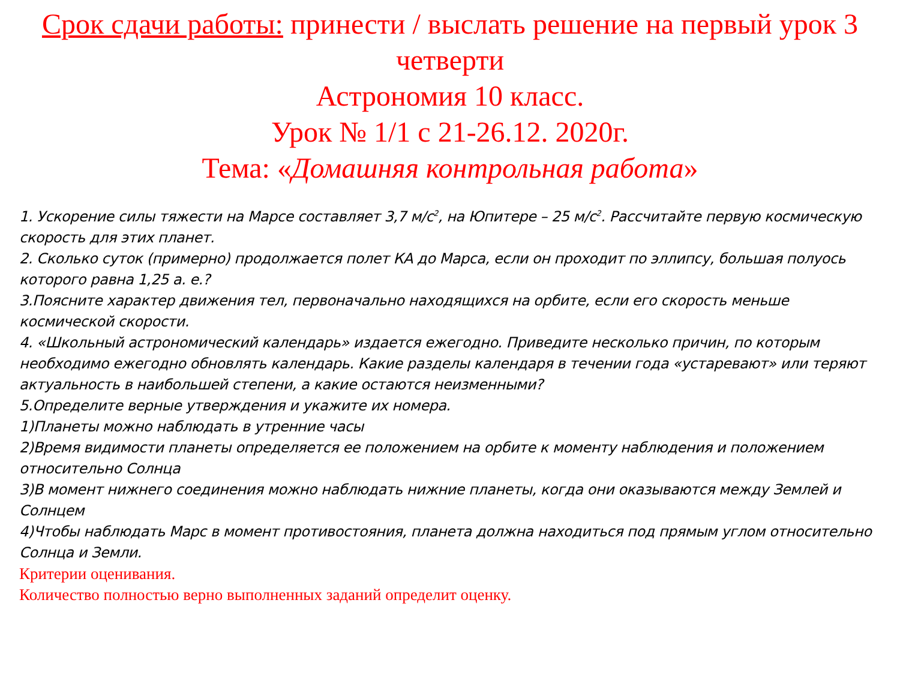Срок сдачи работы: принести / выслать решение на первый урок 3 четверти
Астрономия 10 класс.
Урок № 1/1 с 21-26.12. 2020г.
Тема: «Домашняя контрольная работа»
1. Ускорение силы тяжести на Марсе составляет 3,7 м/с<sup>2</sup>, на Юпитере – 25 м/с<sup>2</sup>. Рассчитайте первую космическую скорость для этих планет.
2. Сколько суток (примерно) продолжается полет КА до Марса, если он проходит по эллипсу, большая полуось которого равна 1,25 а. е.?
3.Поясните характер движения тел, первоначально находящихся на орбите, если его скорость меньше космической скорости.
4. «Школьный астрономический календарь» издается ежегодно. Приведите несколько причин, по которым необходимо ежегодно обновлять календарь. Какие разделы календаря в течении года «устаревают» или теряют актуальность в наибольшей степени, а какие остаются неизменными?
5.Определите верные утверждения и укажите их номера.
1)Планеты можно наблюдать в утренние часы
2)Время видимости планеты определяется ее положением на орбите к моменту наблюдения и положением относительно Солнца
3)В момент нижнего соединения можно наблюдать нижние планеты, когда они оказываются между Землей и Солнцем
4)Чтобы наблюдать Марс в момент противостояния, планета должна находиться под прямым углом относительно Солнца и Земли.
Критерии оценивания.
Количество полностью верно выполненных заданий определит оценку.